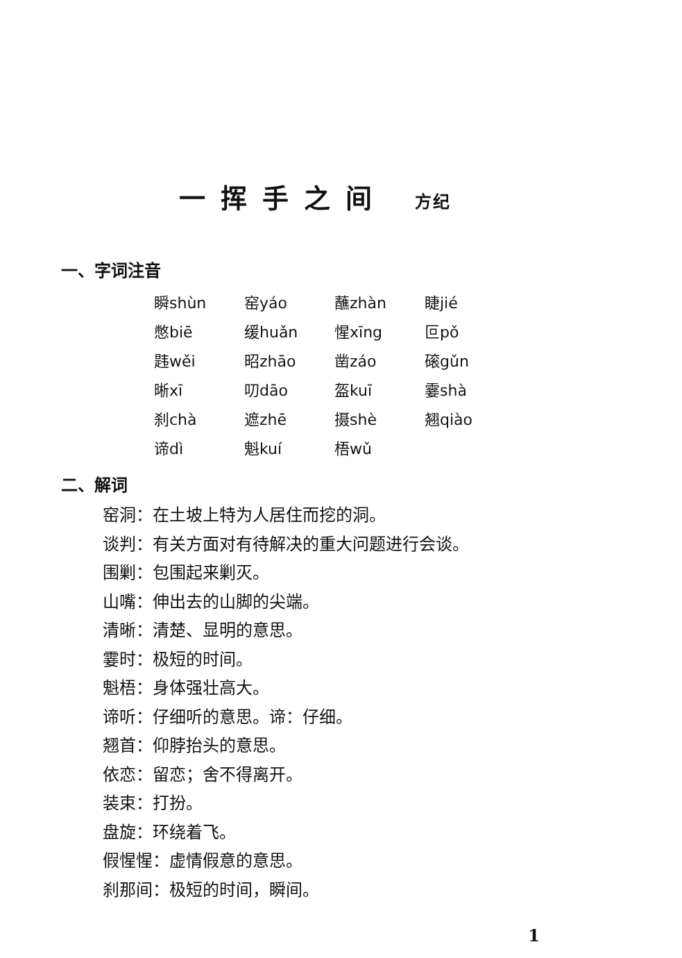一挥手之间 方纪
一、字词注音
| 瞬shùn | 窑yáo | 蘸zhàn | 睫jié |
| 憋biē | 缓huǎn | 惺xīng | 叵pǒ |
| 韪wěi | 昭zhāo | 凿záo | 磙gǔn |
| 晰xī | 叨dāo | 盔kuī | 霎shà |
| 刹chà | 遮zhē | 摄shè | 翘qiào |
| 谛dì | 魁kuí | 梧wǔ | |
二、解词
窑洞：在土坡上特为人居住而挖的洞。
谈判：有关方面对有待解决的重大问题进行会谈。
围剿：包围起来剿灭。
山嘴：伸出去的山脚的尖端。
清晰：清楚、显明的意思。
霎时：极短的时间。
魁梧：身体强壮高大。
谛听：仔细听的意思。谛：仔细。
翘首：仰脖抬头的意思。
依恋：留恋；舍不得离开。
装束：打扮。
盘旋：环绕着飞。
假惺惺：虚情假意的意思。
刹那间：极短的时间，瞬间。
1